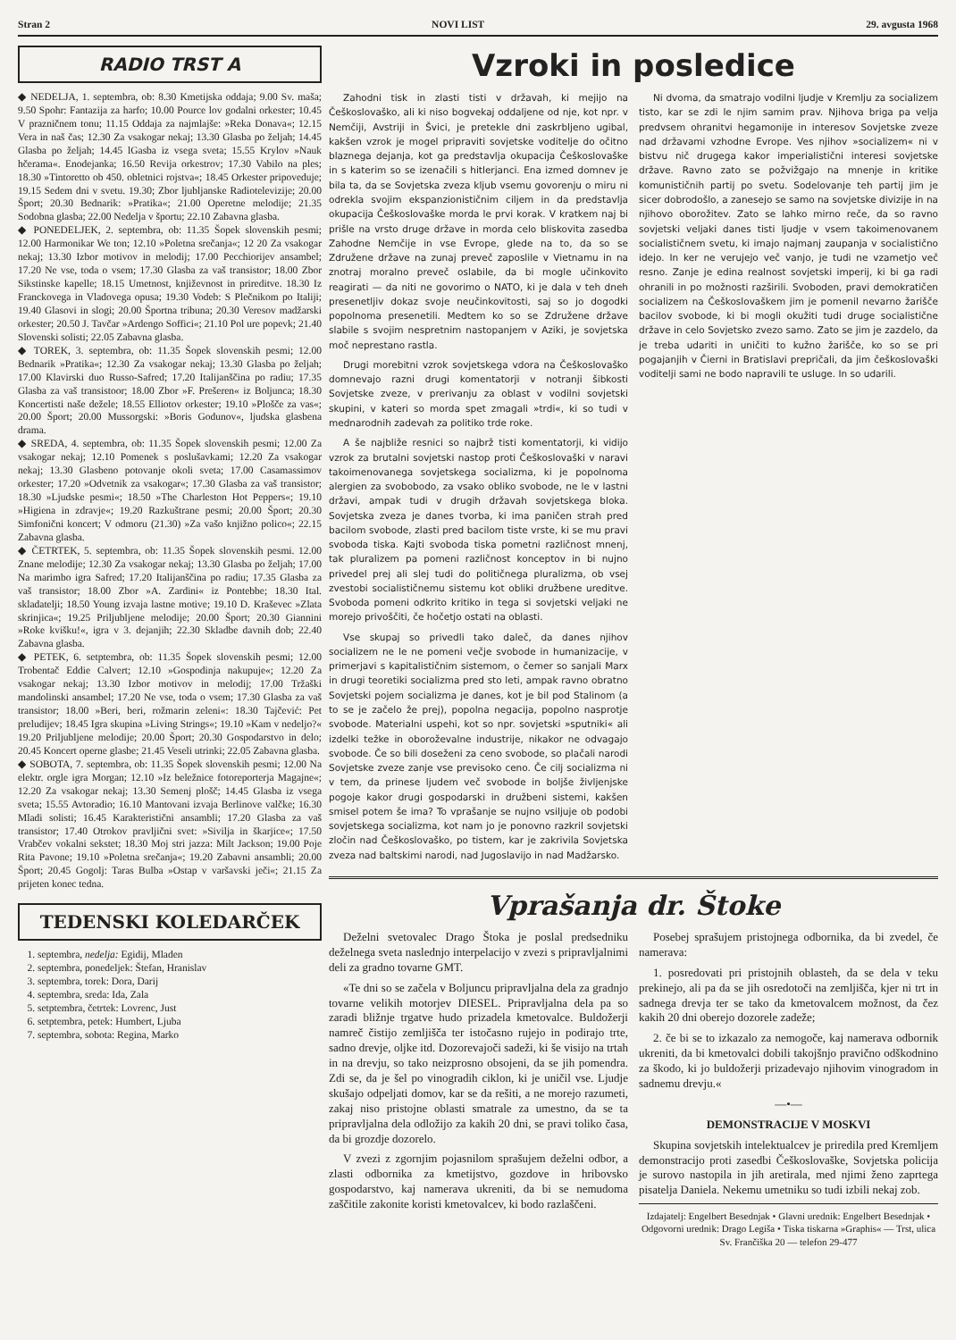Stran 2 NOVI LIST 29. avgusta 1968
RADIO TRST A
◆ NEDELJA, 1. septembra, ob: 8.30 Kmetijska oddaja; 9.00 Sv. maša; 9.50 Spohr: Fantazija za harfo; 10.00 Pource lov godalni orkester; 10.45 V prazničnem tonu; 11.15 Oddaja za najmlajše: »Reka Donava«; 12.15 Vera in naš čas; 12.30 Za vsakogar nekaj; 13.30 Glasba po željah; 14.45 Glasba po željah; 14.45 lGasba iz vsega sveta; 15.55 Krylov »Nauk hčerama«. Enodejanka; 16.50 Revija orkestrov; 17.30 Vabilo na ples; 18.30 »Tintoretto ob 450. obletnici rojstva«; 18.45 Orkester pripoveduje; 19.15 Sedem dni v svetu. 19.30; Zbor ljubljanske Radiotelevizije; 20.00 Šport; 20.30 Bednarik: »Pratika«; 21.00 Operetne melodije; 21.35 Sodobna glasba; 22.00 Nedelja v športu; 22.10 Zabavna glasba.
◆ PONEDELJEK, 2. septembra, ob: 11.35 Šopek slovenskih pesmi; 12.00 Harmonikar We ton; 12.10 »Poletna srečanja«; 12 20 Za vsakogar nekaj; 13.30 Izbor motivov in melodij; 17.00 Pecchiorijev ansambel; 17.20 Ne vse, toda o vsem; 17.30 Glasba za vaš transistor; 18.00 Zbor Sikstinske kapelle; 18.15 Umetnost, književnost in prireditve. 18.30 Iz Franckovega in Vladovega opusa; 19.30 Vodeb: S Plečnikom po Italiji; 19.40 Glasovi in slogi; 20.00 Športna tribuna; 20.30 Veresov madžarski orkester; 20.50 J. Tavčar »Ardengo Soffici«; 21.10 Pol ure popevk; 21.40 Slovenski solisti; 22.05 Zabavna glasba.
◆ TOREK, 3. septembra, ob: 11.35 Šopek slovenskih pesmi; 12.00 Bednarik »Pratika«; 12.30 Za vsakogar nekaj; 13.30 Glasba po željah; 17.00 Klavirski duo Russo-Safred; 17.20 Italijanščina po radiu; 17.35 Glasba za vaš transistoor; 18.00 Zbor »F. Prešeren« iz Boljunca; 18.30 Koncertisti naše dežele; 18.55 Elliotov orkester; 19.10 »Plošče za vas«; 20.00 Šport; 20.00 Mussorgski: »Boris Godunov«, ljudska glasbena drama.
◆ SREDA, 4. septembra, ob: 11.35 Šopek slovenskih pesmi; 12.00 Za vsakogar nekaj; 12.10 Pomenek s poslušavkami; 12.20 Za vsakogar nekaj; 13.30 Glasbeno potovanje okoli sveta; 17.00 Casamassimov orkester; 17.20 »Odvetnik za vsakogar«; 17.30 Glasba za vaš transistor; 18.30 »Ljudske pesmi«; 18.50 »The Charleston Hot Peppers«; 19.10 »Higiena in zdravje«; 19.20 Razkuštrane pesmi; 20.00 Šport; 20.30 Simfonični koncert; V odmoru (21.30) »Za vašo knjižno polico«; 22.15 Zabavna glasba.
◆ ČETRTEK, 5. septembra, ob: 11.35 Šopek slovenskih pesmi. 12.00 Znane melodije; 12.30 Za vsakogar nekaj; 13.30 Glasba po željah; 17.00 Na marimbo igra Safred; 17.20 Italijanščina po radiu; 17.35 Glasba za vaš transistor; 18.00 Zbor »A. Zardini« iz Pontebbe; 18.30 Ital. skladatelji; 18.50 Young izvaja lastne motive; 19.10 D. Kraševec »Zlata skrinjica«; 19.25 Priljubljene melodije; 20.00 Šport; 20.30 Giannini »Roke kvišku!«, igra v 3. dejanjih; 22.30 Skladbe davnih dob; 22.40 Zabavna glasba.
◆ PETEK, 6. setptembra, ob: 11.35 Šopek slovenskih pesmi; 12.00 Trobentač Eddie Calvert; 12.10 »Gospodinja nakupuje«; 12.20 Za vsakogar nekaj; 13.30 Izbor motivov in melodij; 17.00 Tržaški mandolinski ansambel; 17.20 Ne vse, toda o vsem; 17.30 Glasba za vaš transistor; 18.00 »Beri, beri, rožmarin zeleni«: 18.30 Tajčević: Pet preludijev; 18.45 Igra skupina »Living Strings«; 19.10 »Kam v nedeljo?« 19.20 Priljubljene melodije; 20.00 Šport; 20.30 Gospodarstvo in delo; 20.45 Koncert operne glasbe; 21.45 Veseli utrinki; 22.05 Zabavna glasba.
◆ SOBOTA, 7. septembra, ob: 11.35 Šopek slovenskih pesmi; 12.00 Na elektr. orgle igra Morgan; 12.10 »Iz beležnice fotoreporterja Magajne«; 12.20 Za vsakogar nekaj; 13.30 Semenj plošč; 14.45 Glasba iz vsega sveta; 15.55 Avtoradio; 16.10 Mantovani izvaja Berlinove valčke; 16.30 Mladi solisti; 16.45 Karakteristični ansambli; 17.20 Glasba za vaš transistor; 17.40 Otrokov pravljični svet: »Sivilja in škarjice«; 17.50 Vrabčev vokalni sekstet; 18.30 Moj stri jazza: Milt Jackson; 19.00 Poje Rita Pavone; 19.10 »Poletna srečanja«; 19.20 Zabavni ansambli; 20.00 Šport; 20.45 Gogolj: Taras Bulba »Ostap v varšavski ječi«; 21.15 Za prijeten konec tedna.
TEDENSKI KOLEDARČEK
1. septembra, nedelja: Egidij, Mladen
2. septembra, ponedeljek: Štefan, Hranislav
3. septembra, torek: Dora, Darij
4. septembra, sreda: Ida, Zala
5. setptembra, četrtek: Lovrenc, Just
6. setptembra, petek: Humbert, Ljuba
7. septembra, sobota: Regina, Marko
Vzroki in posledice
Zahodni tisk in zlasti tisti v državah, ki mejijo na Češkoslovaško, ali ki niso bogvekaj oddaljene od nje, kot npr. v Nemčiji, Avstriji in Švici, je pretekle dni zaskrbljeno ugibal, kakšen vzrok je mogel pripraviti sovjetske voditelje do očitno blaznega dejanja, kot ga predstavlja okupacija Češkoslovaške in s katerim so se izenačili s hitlerjanci. Ena izmed domnev je bila ta, da se Sovjetska zveza kljub vsemu govorenju o miru ni odrekla svojim ekspanzionističnim ciljem in da predstavlja okupacija Češkoslovaške morda le prvi korak. V kratkem naj bi prišle na vrsto druge države in morda celo bliskovita zasedba Zahodne Nemčije in vse Evrope, glede na to, da so se Združene države na zunaj preveč zaposlile v Vietnamu in na znotraj moralno preveč oslabile, da bi mogle učinkovito reagirati — da niti ne govorimo o NATO, ki je dala v teh dneh presenetljiv dokaz svoje neučinkovitosti, saj so jo dogodki popolnoma presenetili. Medtem ko so se Združene države slabile s svojim nespretnim nastopanjem v Aziki, je sovjetska moč neprestano rastla.
Drugi morebitni vzrok sovjetskega vdora na Češkoslovaško domnevajo razni drugi komentatorji v notranji šibkosti Sovjetske zveze, v prerivanju za oblast v vodilni sovjetski skupini, v kateri so morda spet zmagali »trdi«, ki so tudi v mednarodnih zadevah za politiko trde roke.
A še najbliže resnici so najbrž tisti komentatorji, ki vidijo vzrok za brutalni sovjetski nastop proti Češkoslovaški v naravi takoimenovanega sovjetskega socializma, ki je popolnoma alergien za svobobodo, za vsako obliko svobode, ne le v lastni državi, ampak tudi v drugih državah sovjetskega bloka. Sovjetska zveza je danes tvorba, ki ima paničen strah pred bacilom svobode, zlasti pred bacilom tiste vrste, ki se mu pravi svoboda tiska. Kajti svoboda tiska pometni različnost mnenj, tak pluralizem pa pomeni različnost konceptov in bi nujno privedel prej ali slej tudi do političnega pluralizma, ob vsej zvestobi socialističnemu sistemu kot obliki družbene ureditve. Svoboda pomeni odkrito kritiko in tega si sovjetski veljaki ne morejo privoščiti, če hočetjo ostati na oblasti.
Vse skupaj so privedli tako daleč, da danes njihov socializem ne le ne pomeni večje svobode in humanizacije, v primerjavi s kapitalističnim sistemom, o čemer so sanjali Marx in drugi teoretiki socializma pred sto leti, ampak ravno obratno Sovjetski pojem socializma je danes, kot je bil pod Stalinom (a to se je začelo že prej), popolna negacija, popolno nasprotje svobode. Materialni uspehi, kot so npr. sovjetski »sputniki« ali izdelki težke in oboroževalne industrije, nikakor ne odvagajo svobode. Če so bili doseženi za ceno svobode, so plačali narodi Sovjetske zveze zanje vse previsoko ceno. Če cilj socializma ni v tem, da prinese ljudem več svobode in boljše življenjske pogoje kakor drugi gospodarski in družbeni sistemi, kakšen smisel potem še ima? To vprašanje se nujno vsiljuje ob podobi sovjetskega socializma, kot nam jo je ponovno razkril sovjetski zločin nad Češkoslovaško, po tistem, kar je zakrivila Sovjetska zveza nad baltskimi narodi, nad Jugoslavijo in nad Madžarsko.
Ni dvoma, da smatrajo vodilni ljudje v Kremlju za socializem tisto, kar se zdi le njim samim prav. Njihova briga pa velja predvsem ohranitvi hegamonije in interesov Sovjetske zveze nad državami vzhodne Evrope. Ves njihov »socializem« ni v bistvu nič drugega kakor imperialistični interesi sovjetske države. Ravno zato se požvižgajo na mnenje in kritike komunističnih partij po svetu. Sodelovanje teh partij jim je sicer dobrodošlo, a zanesejo se samo na sovjetske divizije in na njihovo oborožitev. Zato se lahko mirno reče, da so ravno sovjetski veljaki danes tisti ljudje v vsem takoimenovanem socialističnem svetu, ki imajo najmanj zaupanja v socialistično idejo. In ker ne verujejo več vanjo, je tudi ne vzametjo več resno. Zanje je edina realnost sovjetski imperij, ki bi ga radi ohranili in po možnosti razširili. Svoboden, pravi demokratičen socializem na Češkoslovaškem jim je pomenil nevarno žarišče bacilov svobode, ki bi mogli okužiti tudi druge socialistične države in celo Sovjetsko zvezo samo. Zato se jim je zazdelo, da je treba udariti in uničiti to kužno žarišče, ko so se pri pogajanjih v Čierni in Bratislavi prepričali, da jim češkoslovaški voditelji sami ne bodo napravili te usluge. In so udarili.
Vprašanja dr. Štoke
Deželni svetovalec Drago Štoka je poslal predsedniku deželnega sveta naslednjo interpelacijo v zvezi s pripravljalnimi deli za gradno tovarne GMT.
«Te dni so se začela v Boljuncu pripravljalna dela za gradnjo tovarne velikih motorjev DIESEL. Pripravljalna dela pa so zaradi bližnje trgatve hudo prizadela kmetovalce. Buldožerji namreč čistijo zemljišča ter istočasno rujejo in podirajo trte, sadno drevje, oljke itd. Dozorevajoči sadeži, ki še visijo na trtah in na drevju, so tako neizprosno obsojeni, da se jih pomendra. Zdi se, da je šel po vinogradih ciklon, ki je uničil vse. Ljudje skušajo odpeljati domov, kar se da rešiti, a ne morejo razumeti, zakaj niso pristojne oblasti smatrale za umestno, da se ta pripravljalna dela odložijo za kakih 20 dni, se pravi toliko časa, da bi grozdje dozorelo.
V zvezi z zgornjim pojasnilom sprašujem deželni odbor, a zlasti odbornika za kmetijstvo, gozdove in hribovsko gospodarstvo, kaj namerava ukreniti, da bi se nemudoma zaščitile zakonite koristi kmetovalcev, ki bodo razlaščeni.
Posebej sprašujem pristojnega odbornika, da bi zvedel, če namerava:
1. posredovati pri pristojnih oblasteh, da se dela v teku prekinejo, ali pa da se jih osredotoči na zemljišča, kjer ni trt in sadnega drevja ter se tako da kmetovalcem možnost, da čez kakih 20 dni oberejo dozorele zadeže;
2. če bi se to izkazalo za nemogoče, kaj namerava odbornik ukreniti, da bi kmetovalci dobili takojšnjo pravično odškodnino za škodo, ki jo buldožerji prizadevajo njihovim vinogradom in sadnemu drevju.«
—•—
DEMONSTRACIJE V MOSKVI
Skupina sovjetskih intelektualcev je priredila pred Kremljem demonstracijo proti zasedbi Češkoslovaške, Sovjetska policija je surovo nastopila in jih aretirala, med njimi ženo zaprtega pisatelja Daniela. Nekemu umetniku so tudi izbili nekaj zob.
Izdajatelj: Engelbert Besednjak • Glavni urednik: Engelbert Besednjak • Odgovorni urednik: Drago Legiša • Tiska tiskarna »Graphis« — Trst, ulica Sv. Frančiška 20 — telefon 29-477